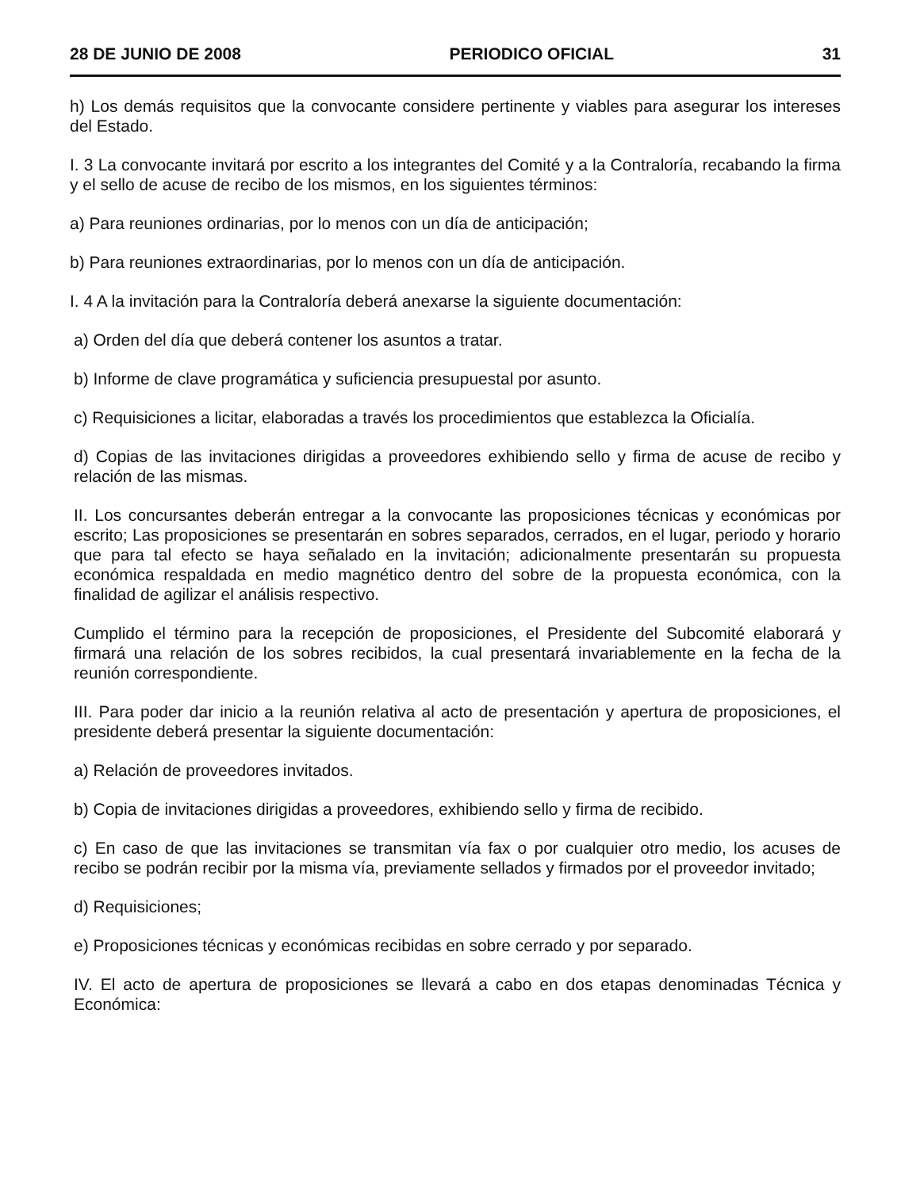28 DE JUNIO DE 2008 PERIODICO OFICIAL 31
h) Los demás requisitos que la convocante considere pertinente y viables para asegurar los intereses del Estado.
I. 3 La convocante invitará por escrito a los integrantes del Comité y a la Contraloría, recabando la firma y el sello de acuse de recibo de los mismos, en los siguientes términos:
a) Para reuniones ordinarias, por lo menos con un día de anticipación;
b) Para reuniones extraordinarias, por lo menos con un día de anticipación.
I. 4 A la invitación para la Contraloría deberá anexarse la siguiente documentación:
a) Orden del día que deberá contener los asuntos a tratar.
b) Informe de clave programática y suficiencia presupuestal por asunto.
c) Requisiciones a licitar, elaboradas a través los procedimientos que establezca la Oficialía.
d) Copias de las invitaciones dirigidas a proveedores exhibiendo sello y firma de acuse de recibo y relación de las mismas.
II. Los concursantes deberán entregar a la convocante las proposiciones técnicas y económicas por escrito; Las proposiciones se presentarán en sobres separados, cerrados, en el lugar, periodo y horario que para tal efecto se haya señalado en la invitación; adicionalmente presentarán su propuesta económica respaldada en medio magnético dentro del sobre de la propuesta económica, con la finalidad de agilizar el análisis respectivo.
Cumplido el término para la recepción de proposiciones, el Presidente del Subcomité elaborará y firmará una relación de los sobres recibidos, la cual presentará invariablemente en la fecha de la reunión correspondiente.
III. Para poder dar inicio a la reunión relativa al acto de presentación y apertura de proposiciones, el presidente deberá presentar la siguiente documentación:
a) Relación de proveedores invitados.
b) Copia de invitaciones dirigidas a proveedores, exhibiendo sello y firma de recibido.
c) En caso de que las invitaciones se transmitan vía fax o por cualquier otro medio, los acuses de recibo se podrán recibir por la misma vía, previamente sellados y firmados por el proveedor invitado;
d) Requisiciones;
e) Proposiciones técnicas y económicas recibidas en sobre cerrado y por separado.
IV. El acto de apertura de proposiciones se llevará a cabo en dos etapas denominadas Técnica y Económica: